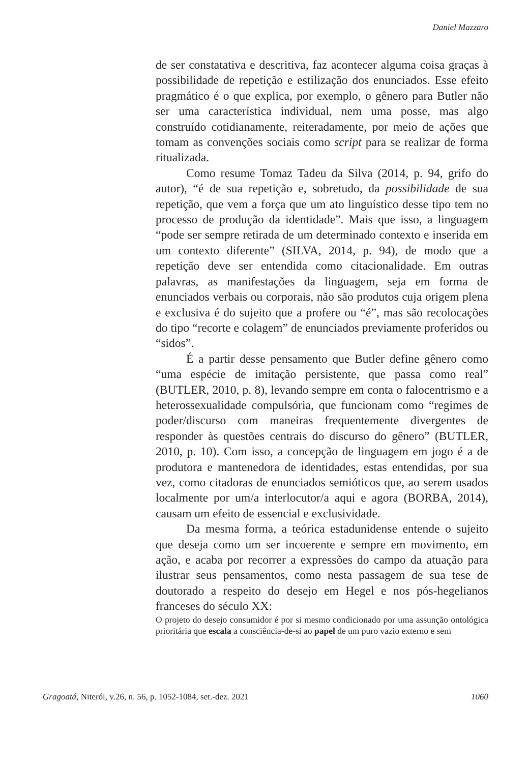Daniel Mazzaro
de ser constatativa e descritiva, faz acontecer alguma coisa graças à possibilidade de repetição e estilização dos enunciados. Esse efeito pragmático é o que explica, por exemplo, o gênero para Butler não ser uma característica individual, nem uma posse, mas algo construído cotidianamente, reiteradamente, por meio de ações que tomam as convenções sociais como script para se realizar de forma ritualizada.
Como resume Tomaz Tadeu da Silva (2014, p. 94, grifo do autor), “é de sua repetição e, sobretudo, da possibilidade de sua repetição, que vem a força que um ato linguístico desse tipo tem no processo de produção da identidade”. Mais que isso, a linguagem “pode ser sempre retirada de um determinado contexto e inserida em um contexto diferente” (SILVA, 2014, p. 94), de modo que a repetição deve ser entendida como citacionalidade. Em outras palavras, as manifestações da linguagem, seja em forma de enunciados verbais ou corporais, não são produtos cuja origem plena e exclusiva é do sujeito que a profere ou “é”, mas são recolocações do tipo “recorte e colagem” de enunciados previamente proferidos ou “sidos”.
É a partir desse pensamento que Butler define gênero como “uma espécie de imitação persistente, que passa como real” (BUTLER, 2010, p. 8), levando sempre em conta o falocentrismo e a heterossexualidade compulsória, que funcionam como “regimes de poder/discurso com maneiras frequentemente divergentes de responder às questões centrais do discurso do gênero” (BUTLER, 2010, p. 10). Com isso, a concepção de linguagem em jogo é a de produtora e mantenedora de identidades, estas entendidas, por sua vez, como citadoras de enunciados semióticos que, ao serem usados localmente por um/a interlocutor/a aqui e agora (BORBA, 2014), causam um efeito de essencial e exclusividade.
Da mesma forma, a teórica estadunidense entende o sujeito que deseja como um ser incoerente e sempre em movimento, em ação, e acaba por recorrer a expressões do campo da atuação para ilustrar seus pensamentos, como nesta passagem de sua tese de doutorado a respeito do desejo em Hegel e nos pós-hegelianos franceses do século XX:
O projeto do desejo consumidor é por si mesmo condicionado por uma assunção ontológica prioritária que escala a consciência-de-si ao papel de um puro vazio externo e sem
Gragoatá, Niterói, v.26, n. 56, p. 1052-1084, set.-dez. 2021 1060